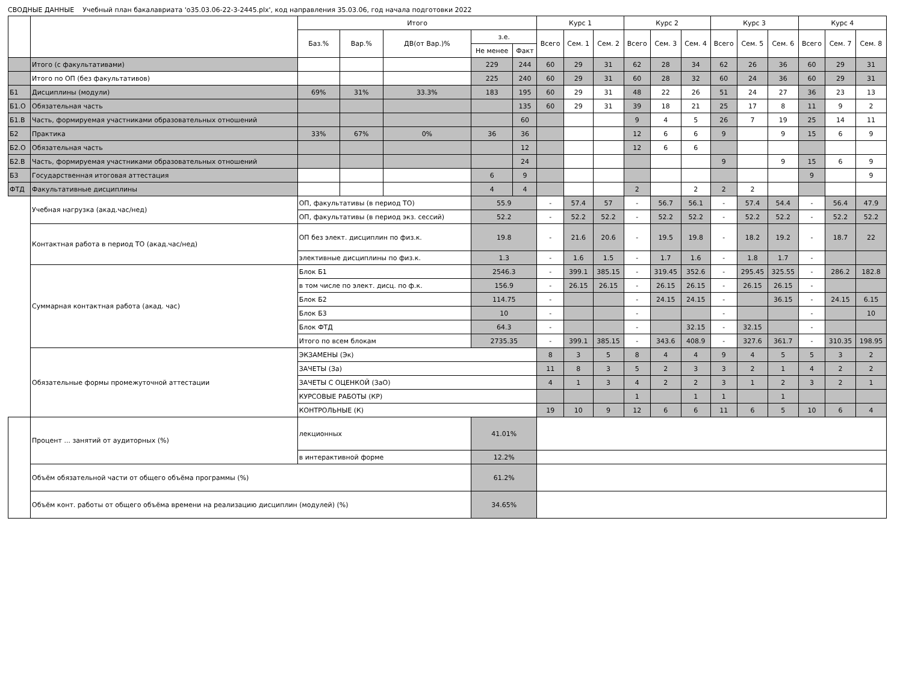СВОДНЫЕ ДАННЫЕ Учебный план бакалавриата 'о35.03.06-22-3-2445.plx', код направления 35.03.06, год начала подготовки 2022
| | | Итого | | | | | Курс 1 | | | Курс 2 | | | Курс 3 | | | Курс 4 | | |
| --- | --- | --- | --- | --- | --- | --- | --- | --- | --- | --- | --- | --- | --- | --- | --- | --- | --- | --- |
| | | Баз.% | Вар.% | ДВ(от Вар.)% | з.е. | | Всего | Сем. 1 | Сем. 2 | Всего | Сем. 3 | Сем. 4 | Всего | Сем. 5 | Сем. 6 | Всего | Сем. 7 | Сем. 8 |
| | | | | | Не менее | Факт | | | | | | | | | | | | |
| | Итого (с факультативами) | | | | 229 | 244 | 60 | 29 | 31 | 62 | 28 | 34 | 62 | 26 | 36 | 60 | 29 | 31 |
| | Итого по ОП (без факультативов) | | | | 225 | 240 | 60 | 29 | 31 | 60 | 28 | 32 | 60 | 24 | 36 | 60 | 29 | 31 |
| Б1 | Дисциплины (модули) | 69% | 31% | 33.3% | 183 | 195 | 60 | 29 | 31 | 48 | 22 | 26 | 51 | 24 | 27 | 36 | 23 | 13 |
| Б1.О | Обязательная часть | | | | | 135 | 60 | 29 | 31 | 39 | 18 | 21 | 25 | 17 | 8 | 11 | 9 | 2 |
| Б1.В | Часть, формируемая участниками образовательных отношений | | | | | 60 | | | | 9 | 4 | 5 | 26 | 7 | 19 | 25 | 14 | 11 |
| Б2 | Практика | 33% | 67% | 0% | 36 | 36 | | | | 12 | 6 | 6 | 9 | | 9 | 15 | 6 | 9 |
| Б2.О | Обязательная часть | | | | | 12 | | | | 12 | 6 | 6 | | | | | | |
| Б2.В | Часть, формируемая участниками образовательных отношений | | | | | 24 | | | | | | | 9 | | 9 | 15 | 6 | 9 |
| Б3 | Государственная итоговая аттестация | | | | 6 | 9 | | | | | | | | | | 9 | | 9 |
| ФТД | Факультативные дисциплины | | | | 4 | 4 | | | | 2 | | 2 | 2 | 2 | | | | |
| | Учебная нагрузка (акад.час/нед) | ОП, факультативы (в период ТО) | | | 55.9 | | - | 57.4 | 57 | - | 56.7 | 56.1 | - | 57.4 | 54.4 | - | 56.4 | 47.9 |
| | | ОП, факультативы (в период экз. сессий) | | | 52.2 | | - | 52.2 | 52.2 | - | 52.2 | 52.2 | - | 52.2 | 52.2 | - | 52.2 | 52.2 |
| | Контактная работа в период ТО (акад.час/нед) | ОП без элект. дисциплин по физ.к. | | | 19.8 | | - | 21.6 | 20.6 | - | 19.5 | 19.8 | - | 18.2 | 19.2 | - | 18.7 | 22 |
| | | элективные дисциплины по физ.к. | | | 1.3 | | - | 1.6 | 1.5 | - | 1.7 | 1.6 | - | 1.8 | 1.7 | - | | |
| | Суммарная контактная работа (акад. час) | Блок Б1 | | | 2546.3 | | - | 399.1 | 385.15 | - | 319.45 | 352.6 | - | 295.45 | 325.55 | - | 286.2 | 182.8 |
| | | в том числе по элект. дисц. по ф.к. | | | 156.9 | | - | 26.15 | 26.15 | - | 26.15 | 26.15 | - | 26.15 | 26.15 | - | | |
| | | Блок Б2 | | | 114.75 | | - | | | - | 24.15 | 24.15 | - | | 36.15 | - | 24.15 | 6.15 |
| | | Блок Б3 | | | 10 | | - | | | - | | | - | | | - | | 10 |
| | | Блок ФТД | | | 64.3 | | - | | | - | | 32.15 | - | 32.15 | | - | | |
| | | Итого по всем блокам | | | 2735.35 | | - | 399.1 | 385.15 | - | 343.6 | 408.9 | - | 327.6 | 361.7 | - | 310.35 | 198.95 |
| | Обязательные формы промежуточной аттестации | ЭКЗАМЕНЫ (Эк) | | | | | 8 | 3 | 5 | 8 | 4 | 4 | 9 | 4 | 5 | 5 | 3 | 2 |
| | | ЗАЧЕТЫ (За) | | | | | 11 | 8 | 3 | 5 | 2 | 3 | 3 | 2 | 1 | 4 | 2 | 2 |
| | | ЗАЧЕТЫ С ОЦЕНКОЙ (ЗаО) | | | | | 4 | 1 | 3 | 4 | 2 | 2 | 3 | 1 | 2 | 3 | 2 | 1 |
| | | КУРСОВЫЕ РАБОТЫ (КР) | | | | | | | | 1 | | 1 | 1 | | 1 | | | |
| | | КОНТРОЛЬНЫЕ (К) | | | | | 19 | 10 | 9 | 12 | 6 | 6 | 11 | 6 | 5 | 10 | 6 | 4 |
| | Процент ... занятий от аудиторных (%) | лекционных | | | 41.01% | | | | | | | | | | | | | |
| | | в интерактивной форме | | | 12.2% | | | | | | | | | | | | | |
| | Объём обязательной части от общего объёма программы (%) | | | | 61.2% | | | | | | | | | | | | | |
| | Объём конт. работы от общего объёма времени на реализацию дисциплин (модулей) (%) | | | | 34.65% | | | | | | | | | | | | | |